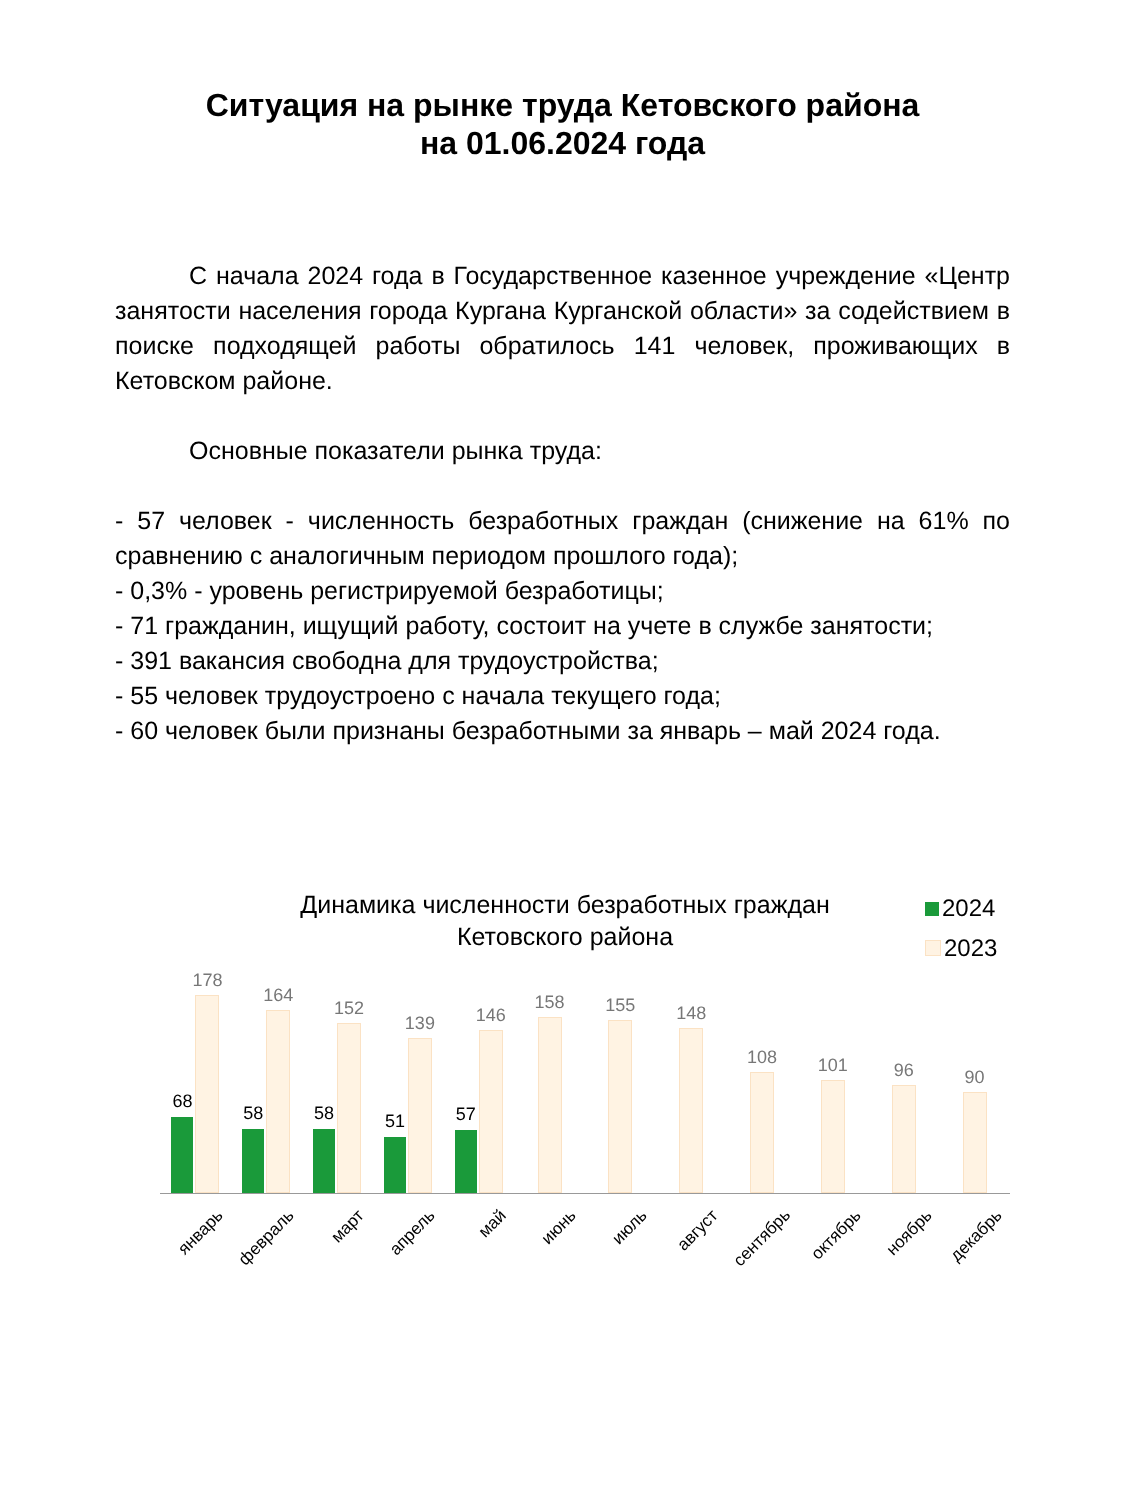Ситуация на рынке труда Кетовского района
на 01.06.2024 года
С начала 2024 года в Государственное казенное учреждение «Центр занятости населения города Кургана Курганской области» за содействием в поиске подходящей работы обратилось 141 человек, проживающих в Кетовском районе.
Основные показатели рынка труда:
- 57 человек - численность безработных граждан (снижение на 61% по сравнению с аналогичным периодом прошлого года);
- 0,3% - уровень регистрируемой безработицы;
- 71 гражданин, ищущий работу, состоит на учете в службе занятости;
- 391 вакансия свободна для трудоустройства;
- 55 человек трудоустроено с начала текущего года;
- 60 человек были признаны безработными за январь – май 2024 года.
Динамика численности безработных граждан Кетовского района
2024
2023
68
178
58
164
58
152
51
139
57
146
158
155
148
108
101
96
90
январь
февраль
март
апрель
май
июнь
июль
август
сентябрь
октябрь
ноябрь
декабрь